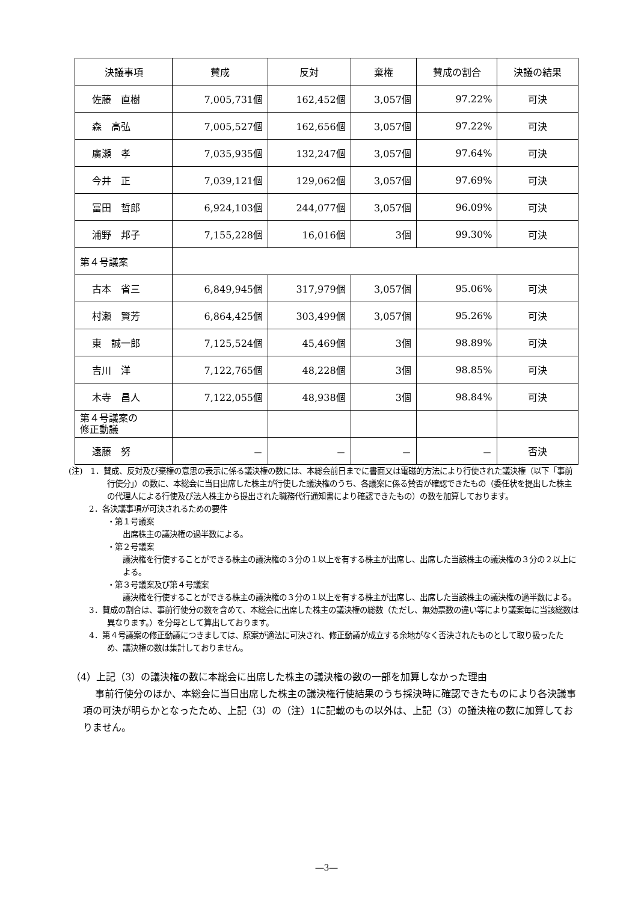| 決議事項 | 賛成 | 反対 | 棄権 | 賛成の割合 | 決議の結果 |
| --- | --- | --- | --- | --- | --- |
| 佐藤 直樹 | 7,005,731個 | 162,452個 | 3,057個 | 97.22% | 可決 |
| 森 高弘 | 7,005,527個 | 162,656個 | 3,057個 | 97.22% | 可決 |
| 廣瀬 孝 | 7,035,935個 | 132,247個 | 3,057個 | 97.64% | 可決 |
| 今井 正 | 7,039,121個 | 129,062個 | 3,057個 | 97.69% | 可決 |
| 冨田 哲郎 | 6,924,103個 | 244,077個 | 3,057個 | 96.09% | 可決 |
| 浦野 邦子 | 7,155,228個 | 16,016個 | 3個 | 99.30% | 可決 |
| 第４号議案 | | | | | |
| 古本 省三 | 6,849,945個 | 317,979個 | 3,057個 | 95.06% | 可決 |
| 村瀬 賢芳 | 6,864,425個 | 303,499個 | 3,057個 | 95.26% | 可決 |
| 東 誠一郎 | 7,125,524個 | 45,469個 | 3個 | 98.89% | 可決 |
| 吉川 洋 | 7,122,765個 | 48,228個 | 3個 | 98.85% | 可決 |
| 木寺 昌人 | 7,122,055個 | 48,938個 | 3個 | 98.84% | 可決 |
| 第４号議案の 修正動議 | | | | | |
| 遠藤 努 | － | － | － | － | 否決 |
(注)　1．賛成、反対及び棄権の意思の表示に係る議決権の数には、本総会前日までに書面又は電磁的方法により行使された議決権（以下「事前行使分」）の数に、本総会に当日出席した株主が行使した議決権のうち、各議案に係る賛否が確認できたもの（委任状を提出した株主の代理人による行使及び法人株主から提出された職務代行通知書により確認できたもの）の数を加算しております。
2．各決議事項が可決されるための要件
・第１号議案
出席株主の議決権の過半数による。
・第２号議案
議決権を行使することができる株主の議決権の３分の１以上を有する株主が出席し、出席した当該株主の議決権の３分の２以上による。
・第３号議案及び第４号議案
議決権を行使することができる株主の議決権の３分の１以上を有する株主が出席し、出席した当該株主の議決権の過半数による。
3．賛成の割合は、事前行使分の数を含めて、本総会に出席した株主の議決権の総数（ただし、無効票数の違い等により議案毎に当該総数は異なります。）を分母として算出しております。
4．第４号議案の修正動議につきましては、原案が適法に可決され、修正動議が成立する余地がなく否決されたものとして取り扱ったため、議決権の数は集計しておりません。
（4）上記（3）の議決権の数に本総会に出席した株主の議決権の数の一部を加算しなかった理由
事前行使分のほか、本総会に当日出席した株主の議決権行使結果のうち採決時に確認できたものにより各決議事項の可決が明らかとなったため、上記（3）の（注）1に記載のもの以外は、上記（3）の議決権の数に加算しておりません。
―3―